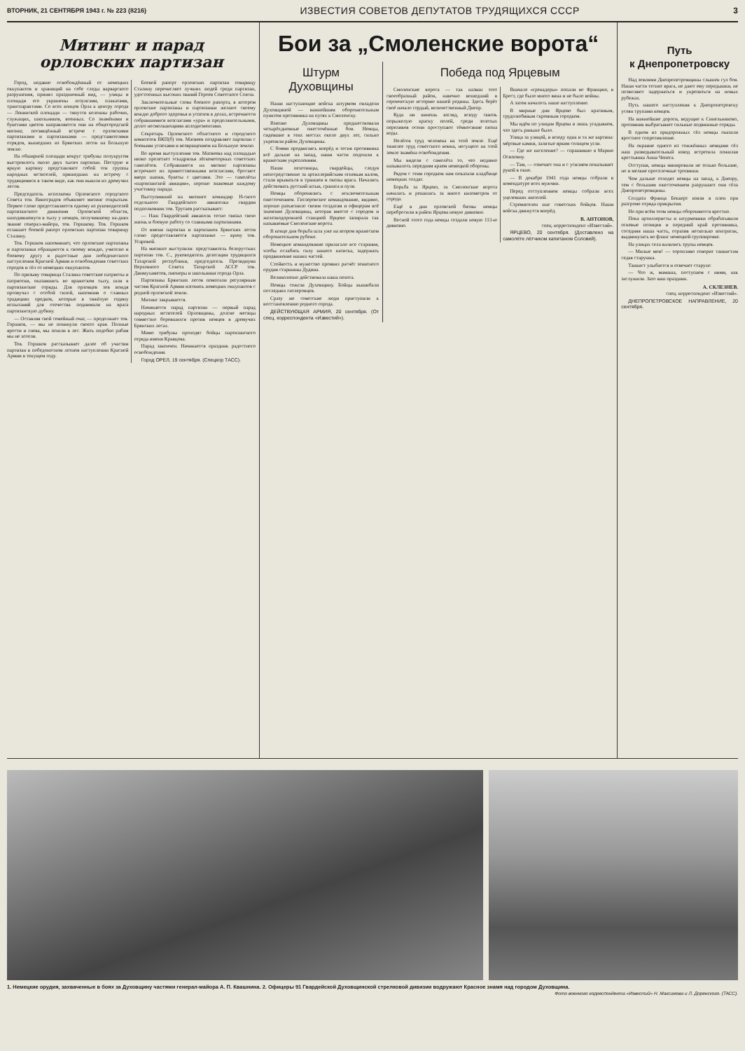ВТОРНИК, 21 СЕНТЯБРЯ 1943 г. № 223 (8216) ИЗВЕСТИЯ СОВЕТОВ ДЕПУТАТОВ ТРУДЯЩИХСЯ СССР 3
Митинг и парад
орловских партизан
Город, недавно освобождённый от немецких оккупантов и хранящий на себе следы варварского разрушения, принял праздничный вид, — улицы и площади его украшены лозунгами, плакатами, транспарантами. Со всех концов Орла к центру города — Ленинской площади — тянутся колонны рабочих, служащих, школьников, военных. Со знамёнами и букетами цветов направляются они на общегородской митинг, посвящённый встрече с орловскими партизанами и партизанками — представителями отрядов, вышедших из Брянских лесов на Большую землю.
На обширной площади вокруг трибуны полукругом выстроилось около двух тысяч партизан. Пеструю и яркую картину представляют собой эти группы народных мстителей, пришедших на встречу с трудящимися в таком виде, как они вышли из дремучих лесов.
Председатель исполкома Орловского городского Совета тов. Виноградов объявляет митинг открытым. Первое слово предоставляется одному из руководителей партизанского движения Орловской области, находившемуся в тылу у немцев, получившему на-днях звание генерал-майора, тов. Горшкову. Тов. Горшков оглашает боевой рапорт орловских партизан товарищу Сталину.
Тов. Горшков напоминает, что орловские партизаны и партизанки обращаются к своему вождю, учителю и боевому другу в радостные дни победоносного наступления Красной Армии и освобождения советских городов и сёл от немецких оккупантов.
По призыву товарища Сталина советские патриоты и патриотки, оказавшись во вражеском тылу, шли в партизанские отряды. Для орловцев зов вождя прозвучал с особой силой, напомнив о славных традициях предков, которые в тяжёлую годину испытаний для отечества поднимали на врага партизанскую дубину.
— Оставляя свой семейный очаг, — продолжает тов. Горшков, — мы не покинули своего края. Полные ярости и гнева, мы пошли в лес. Жить подобно рабам мы не хотели.
Тов. Горшков рассказывает далее об участии партизан в победоносном летнем наступлении Красной Армии в текущем году.
Боевой рапорт орловских партизан товарищу Сталину перечисляет лучших людей среди партизан, удостоенных высоких званий Героев Советского Союза.
Заключительные слова боевого рапорта, в котором орловские партизаны и партизанки желают своему вождю доброго здоровья и успехов в делах, встречаются собравшимися возгласами «ура» и продолжительными, долго несмолкающими аплодисментами.
Секретарь Орловского областного и городского комитетов ВКП(б) тов. Матвеев поздравляет партизан с боевыми успехами и возвращением на Большую землю.
Во время выступления тов. Матвеева над площадью низко пролетает эскадрилья лёгкомоторных советских самолётов. Собравшиеся на митинг партизаны встречают их приветственными возгласами, бросают вверх шапки, букеты с цветами. Это — самолёты «партизанской авиации», хорошо знакомые каждому участнику парада.
Выступивший на митинге командир Н-ского отдельного Гвардейского авиаполка гвардии подполковник тов. Трутаев рассказывает:
— Наш Гвардейский авиаполк тесно связал свою жизнь и боевую работу со славными партизанами.
От имени партизан и партизанок Брянских лесов слово предоставляется партизанке — врачу тов. Угаровой.
На митинге выступили: представитель белорусских партизан тов. С., руководитель делегации трудящихся Татарской республики, председатель Президиума Верховного Совета Татарской АССР тов. Динмухаметов, пионеры и школьники города Орла.
Партизаны Брянских лесов помогали регулярным частям Красной Армии изгонять немецких оккупантов с родной орловской земли.
Митинг закрывается.
Начинается парад партизан — первый парад народных мстителей Орловщины, долгие месяцы совместно боровшихся против немцев в дремучих Брянских лесах.
Мимо трибуны проходят бойцы партизанского отряда имени Кравцова.
Парад закончен. Начинается праздник радостного освобождения.
Город ОРЕЛ, 19 сентября. (Спецкор ТАСС).
Бои за „Смоленские ворота“
Штурм
Духовщины
Наши наступающие войска штурмом овладели Духовщиной — важнейшим оборонительным пунктом противника на путях к Смоленску.
Взятию Духовщины предшествовали четырёхдневные ожесточённые бои. Немцы, сидевшие в этих местах около двух лет, сильно укрепили район Духовщины.
С боями продвигаясь вперёд и тесня противника всё дальше на запад, наши части подошли к вражеским укреплениям.
Наши пехотинцы, гвардейцы, следуя непосредственно за артиллерийским огневым валом, стали врываться в траншеи и окопы врага. Начались действовать русский штык, граната и пуля.
Немцы оборонялись с исключительным ожесточением. Гитлеровское командование, видимо, хорошо разъяснило своим солдатам и офицерам всё значение Духовщины, которая вместе с городом и железнодорожной станцией Ярцево запирала так называемые Смоленские ворота.
В конце дня борьба шла уже на втором вражеском оборонительном рубеже.
Немецкое командование прилагало все старания, чтобы ослабить силу нашего натиска, задержать продвижение наших частей.
Стойкость и мужество проявил расчёт зенитного орудия старшины Дудина.
Великолепно действовала наша пехота.
Немцы сожгли Духовщину. Бойцы вышибали последних гитлеровцев.
Сразу же советские люди приступили к восстановлению родного города.
ДЕЙСТВУЮЩАЯ АРМИЯ, 20 сентября. (От спец. корреспондента «Известий»).
Победа под Ярцевым
Смоленские ворота — так назван этот своеобразный район, навечно вошедший в героическую историю нашей родины. Здесь берёт своё начало гордый, величественный Днепр.
Куда ни кинешь взгляд, всюду сквозь порыжелую краску полей, среди золотых переливов осени проступают тёмносиние пятна воды.
Нелёгок труд человека на этой земле. Ещё тяжелее труд советского воина, несущего на этой земле знамёна освобождения.
Мы видели с самолёта то, что недавно называлось передним краем немецкой обороны.
Рядом с этим городком нам показали кладбище немецких солдат.
Борьба за Ярцево, за Смоленские ворота началась и решилась за много километров от города.
Ещё в дни орловской битвы немцы перебросили в район Ярцева новую дивизию.
Весной этого года немцы создали новую 113-ю дивизию.
Вначале «гренадеры» попали во Францию, в Брест, где было много вина и не было войны.
А затем началось наше наступление.
В мирные дни Ярцево был красивым, трудолюбивым скромным городком.
Мы идём по улицам Ярцева и лишь угадываем, что здесь раньше было.
Улица за улицей, и всюду одна и та же картина: мёртвые камни, залитые ярким солнцем угли.
— Где же население? — спрашиваю я Марию Осиповну.
— Там, — отвечает она и с усилием показывает рукой в окно.
— В декабре 1941 года немцы собрали в комендатуре всех мужчин.
Перед отступлением немцы собрали всех уцелевших жителей.
Стремителен шаг советских бойцов. Наши войска движутся вперёд.
В. АНТОНОВ,
спец. корреспондент «Известий».
ЯРЦЕВО, 20 сентября. (Доставлено на самолёте лётчиком капитаном Соловей).
Путь
к Днепропетровску
Над землями Днепропетровщины слышен гул боя. Наши части теснят врага, не дают ему передышки, не позволяют задержаться и укрепиться на новых рубежах.
Путь нашего наступления к Днепропетровску усеян трупами немцев.
На важнейшие дороги, ведущие к Синельниково, противник выбрасывает сильные подвижные отряды.
В одном из придорожных сёл немцы оказали яростное сопротивление.
На окраине одного из сожжённых немцами сёл наш разведывательный взвод встретила пожилая крестьянка Анна Чепега.
Отступая, немцы минировали не только большие, но и мелкие проселочные тропинки.
Чем дальше отходят немцы на запад, к Днепру, тем с большим ожесточением разрушают они сёла Днепропетровщины.
Солдата Франца Беккерт взяли в плен при разгроме отряда прикрытия.
Но при всём этом немцы обороняются яростно.
Пока артиллеристы и штурмовики обрабатывали огневые позиции и передний край противника, соседняя наша часть, отразив несколько контратак, выдвинулась во фланг немецкой группировке.
На улицах села валялись трупы немцев.
— Милые мои! — торопливо говорит танкистам седая старушка.
Танкист улыбается и отвечает старухе:
— Что ж, мамаша, поступаем с ними, как заслужили. Зато ваш праздник.
А. СКЛЕЗНЕВ.
спец. корреспондент «Известий».
ДНЕПРОПЕТРОВСКОЕ НАПРАВЛЕНИЕ, 20 сентября.
1. Немецкие орудия, захваченные в боях за Духовщину частями генерал-майора А. П. Квашнина. 2. Офицеры 91 Гвардейской Духовщинской стрелковой дивизии водружают Красное знамя над городом Духовщина.
Фото военного корреспондента «Известий» Н. Максимова и Л. Доренского. (ТАСС).